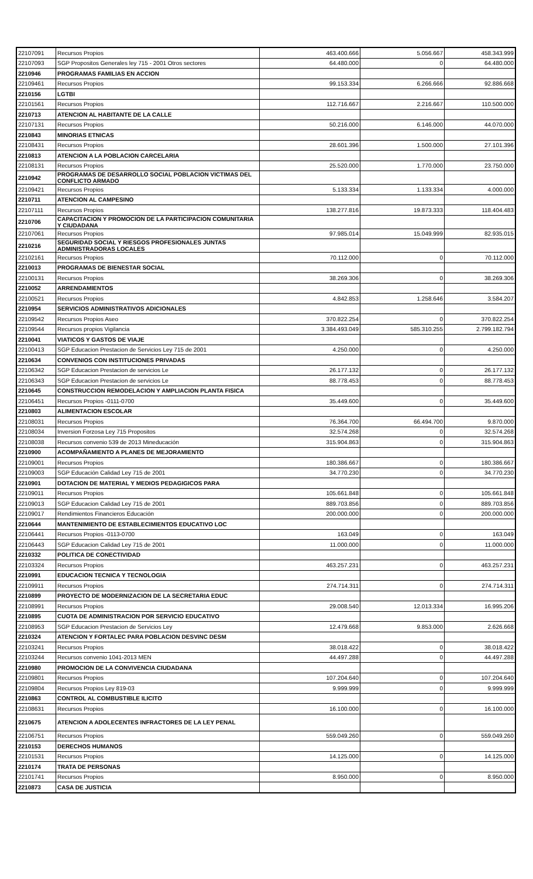| 22107091 | Recursos Propios | 463.400.666 | 5.056.667 | 458.343.999 |
| 22107093 | SGP Propositos Generales ley 715 - 2001 Otros sectores | 64.480.000 | 0 | 64.480.000 |
| 2210946 | PROGRAMAS FAMILIAS EN ACCION | | | |
| 22109461 | Recursos Propios | 99.153.334 | 6.266.666 | 92.886.668 |
| 2210156 | LGTBI | | | |
| 22101561 | Recursos Propios | 112.716.667 | 2.216.667 | 110.500.000 |
| 2210713 | ATENCION AL HABITANTE DE LA CALLE | | | |
| 22107131 | Recursos Propios | 50.216.000 | 6.146.000 | 44.070.000 |
| 2210843 | MINORIAS ETNICAS | | | |
| 22108431 | Recursos Propios | 28.601.396 | 1.500.000 | 27.101.396 |
| 2210813 | ATENCION A LA POBLACION CARCELARIA | | | |
| 22108131 | Recursos Propios | 25.520.000 | 1.770.000 | 23.750.000 |
| 2210942 | PROGRAMAS DE DESARROLLO SOCIAL POBLACION VICTIMAS DEL CONFLICTO ARMADO | | | |
| 22109421 | Recursos Propios | 5.133.334 | 1.133.334 | 4.000.000 |
| 2210711 | ATENCION AL CAMPESINO | | | |
| 22107111 | Recursos Propios | 138.277.816 | 19.873.333 | 118.404.483 |
| 2210706 | CAPACITACION Y PROMOCION DE LA PARTICIPACION COMUNITARIA Y CIUDADANA | | | |
| 22107061 | Recursos Propios | 97.985.014 | 15.049.999 | 82.935.015 |
| 2210216 | SEGURIDAD SOCIAL Y RIESGOS PROFESIONALES JUNTAS ADMINISTRADORAS LOCALES | | | |
| 22102161 | Recursos Propios | 70.112.000 | 0 | 70.112.000 |
| 2210013 | PROGRAMAS DE BIENESTAR SOCIAL | | | |
| 22100131 | Recursos Propios | 38.269.306 | 0 | 38.269.306 |
| 2210052 | ARRENDAMIENTOS | | | |
| 22100521 | Recursos Propios | 4.842.853 | 1.258.646 | 3.584.207 |
| 2210954 | SERVICIOS ADMINISTRATIVOS ADICIONALES | | | |
| 22109542 | Recursos Propios Aseo | 370.822.254 | 0 | 370.822.254 |
| 22109544 | Recursos propios Vigilancia | 3.384.493.049 | 585.310.255 | 2.799.182.794 |
| 2210041 | VIATICOS Y GASTOS DE VIAJE | | | |
| 22100413 | SGP Educacion Prestacion de Servicios Ley 715 de 2001 | 4.250.000 | 0 | 4.250.000 |
| 2210634 | CONVENIOS CON INSTITUCIONES PRIVADAS | | | |
| 22106342 | SGP Educacion Prestacion de servicios Le | 26.177.132 | 0 | 26.177.132 |
| 22106343 | SGP Educacion Prestacion de servicios Le | 88.778.453 | 0 | 88.778.453 |
| 2210645 | CONSTRUCCION REMODELACION Y AMPLIACION PLANTA FISICA | | | |
| 22106451 | Recursos Propios -0111-0700 | 35.449.600 | 0 | 35.449.600 |
| 2210803 | ALIMENTACION ESCOLAR | | | |
| 22108031 | Recursos Propios | 76.364.700 | 66.494.700 | 9.870.000 |
| 22108034 | Inversion Forzosa Ley 715 Propositos | 32.574.268 | 0 | 32.574.268 |
| 22108038 | Recursos convenio 539 de 2013 Mineducación | 315.904.863 | 0 | 315.904.863 |
| 2210900 | ACOMPAÑAMIENTO A PLANES DE MEJORAMIENTO | | | |
| 22109001 | Recursos Propios | 180.386.667 | 0 | 180.386.667 |
| 22109003 | SGP Educación Calidad Ley 715 de 2001 | 34.770.230 | 0 | 34.770.230 |
| 2210901 | DOTACION DE MATERIAL Y MEDIOS PEDAGIGICOS PARA | | | |
| 22109011 | Recursos Propios | 105.661.848 | 0 | 105.661.848 |
| 22109013 | SGP Educacion Calidad Ley 715 de 2001 | 889.703.856 | 0 | 889.703.856 |
| 22109017 | Rendimientos Financieros Educación | 200.000.000 | 0 | 200.000.000 |
| 2210644 | MANTENIMIENTO DE ESTABLECIMIENTOS EDUCATIVO LOC | | | |
| 22106441 | Recursos Propios -0113-0700 | 163.049 | 0 | 163.049 |
| 22106443 | SGP Educacion Calidad Ley 715 de 2001 | 11.000.000 | 0 | 11.000.000 |
| 2210332 | POLITICA DE CONECTIVIDAD | | | |
| 22103324 | Recursos Propios | 463.257.231 | 0 | 463.257.231 |
| 2210991 | EDUCACION TECNICA Y TECNOLOGIA | | | |
| 22109911 | Recursos Propios | 274.714.311 | 0 | 274.714.311 |
| 2210899 | PROYECTO DE MODERNIZACION DE LA SECRETARIA EDUC | | | |
| 22108991 | Recursos Propios | 29.008.540 | 12.013.334 | 16.995.206 |
| 2210895 | CUOTA DE ADMINISTRACION POR SERVICIO EDUCATIVO | | | |
| 22108953 | SGP Educacion Prestacion de Servicios Ley | 12.479.668 | 9.853.000 | 2.626.668 |
| 2210324 | ATENCION Y FORTALEC PARA POBLACION DESVINC DESM | | | |
| 22103241 | Recursos Propios | 38.018.422 | 0 | 38.018.422 |
| 22103244 | Recursos convenio 1041-2013 MEN | 44.497.288 | 0 | 44.497.288 |
| 2210980 | PROMOCION DE LA CONVIVENCIA CIUDADANA | | | |
| 22109801 | Recursos Propios | 107.204.640 | 0 | 107.204.640 |
| 22109804 | Recursos Propios Ley 819-03 | 9.999.999 | 0 | 9.999.999 |
| 2210863 | CONTROL AL COMBUSTIBLE ILICITO | | | |
| 22108631 | Recursos Propios | 16.100.000 | 0 | 16.100.000 |
| 2210675 | ATENCION A ADOLECENTES INFRACTORES DE LA LEY PENAL | | | |
| 22106751 | Recursos Propios | 559.049.260 | 0 | 559.049.260 |
| 2210153 | DERECHOS HUMANOS | | | |
| 22101531 | Recursos Propios | 14.125.000 | 0 | 14.125.000 |
| 2210174 | TRATA DE PERSONAS | | | |
| 22101741 | Recursos Propios | 8.950.000 | 0 | 8.950.000 |
| 2210873 | CASA DE JUSTICIA | | | |